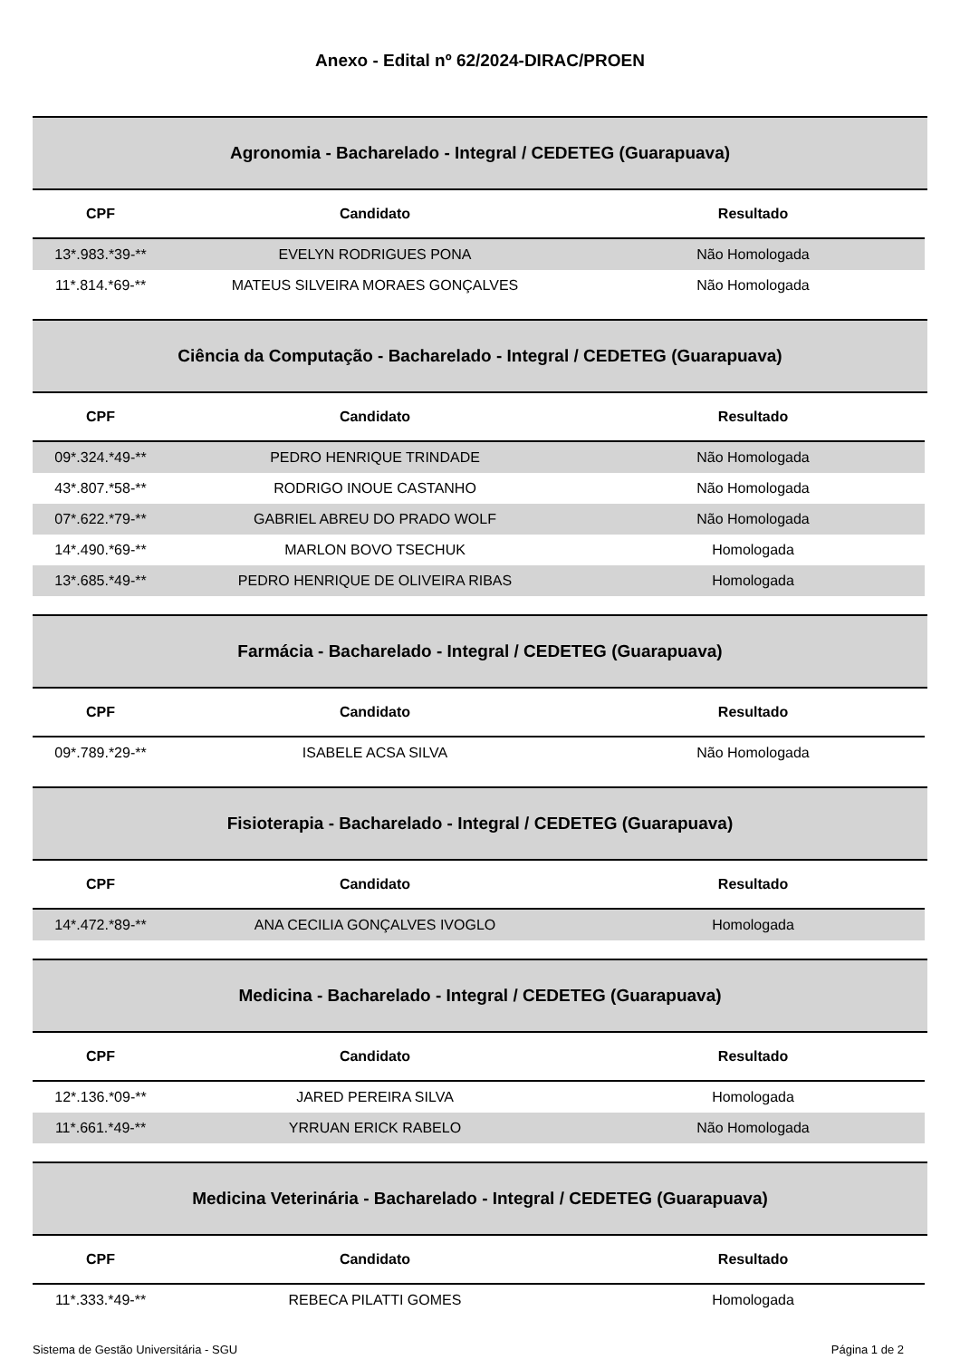Anexo - Edital nº 62/2024-DIRAC/PROEN
Agronomia - Bacharelado - Integral / CEDETEG (Guarapuava)
| CPF | Candidato | Resultado |
| --- | --- | --- |
| 13*.983.*39-** | EVELYN RODRIGUES PONA | Não Homologada |
| 11*.814.*69-** | MATEUS SILVEIRA MORAES GONÇALVES | Não Homologada |
Ciência da Computação - Bacharelado - Integral / CEDETEG (Guarapuava)
| CPF | Candidato | Resultado |
| --- | --- | --- |
| 09*.324.*49-** | PEDRO HENRIQUE TRINDADE | Não Homologada |
| 43*.807.*58-** | RODRIGO INOUE CASTANHO | Não Homologada |
| 07*.622.*79-** | GABRIEL ABREU DO PRADO WOLF | Não Homologada |
| 14*.490.*69-** | MARLON BOVO TSECHUK | Homologada |
| 13*.685.*49-** | PEDRO HENRIQUE DE OLIVEIRA RIBAS | Homologada |
Farmácia - Bacharelado - Integral / CEDETEG (Guarapuava)
| CPF | Candidato | Resultado |
| --- | --- | --- |
| 09*.789.*29-** | ISABELE ACSA SILVA | Não Homologada |
Fisioterapia - Bacharelado - Integral / CEDETEG (Guarapuava)
| CPF | Candidato | Resultado |
| --- | --- | --- |
| 14*.472.*89-** | ANA CECILIA GONÇALVES IVOGLO | Homologada |
Medicina - Bacharelado - Integral / CEDETEG (Guarapuava)
| CPF | Candidato | Resultado |
| --- | --- | --- |
| 12*.136.*09-** | JARED PEREIRA SILVA | Homologada |
| 11*.661.*49-** | YRRUAN ERICK RABELO | Não Homologada |
Medicina Veterinária - Bacharelado - Integral / CEDETEG (Guarapuava)
| CPF | Candidato | Resultado |
| --- | --- | --- |
| 11*.333.*49-** | REBECA PILATTI GOMES | Homologada |
Sistema de Gestão Universitária - SGU Página 1 de 2